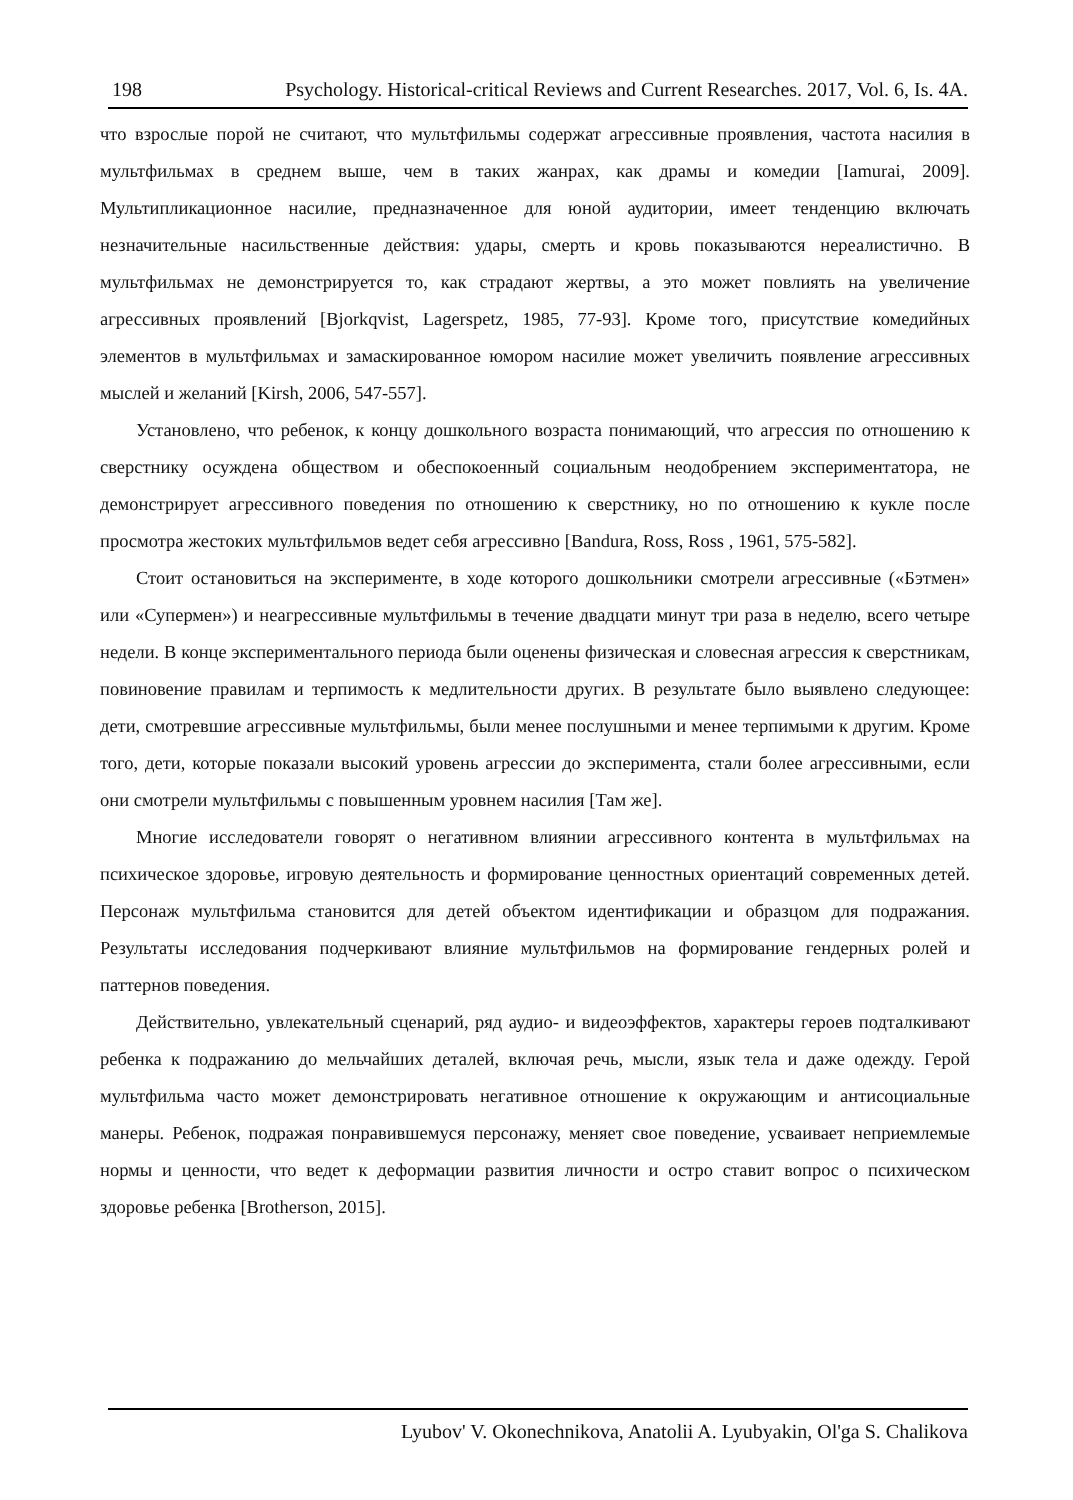198 Psychology. Historical-critical Reviews and Current Researches. 2017, Vol. 6, Is. 4A.
что взрослые порой не считают, что мультфильмы содержат агрессивные проявления, частота насилия в мультфильмах в среднем выше, чем в таких жанрах, как драмы и комедии [Iamurai, 2009]. Мультипликационное насилие, предназначенное для юной аудитории, имеет тенденцию включать незначительные насильственные действия: удары, смерть и кровь показываются нереалистично. В мультфильмах не демонстрируется то, как страдают жертвы, а это может повлиять на увеличение агрессивных проявлений [Bjorkqvist, Lagerspetz, 1985, 77-93]. Кроме того, присутствие комедийных элементов в мультфильмах и замаскированное юмором насилие может увеличить появление агрессивных мыслей и желаний [Kirsh, 2006, 547-557].
Установлено, что ребенок, к концу дошкольного возраста понимающий, что агрессия по отношению к сверстнику осуждена обществом и обеспокоенный социальным неодобрением экспериментатора, не демонстрирует агрессивного поведения по отношению к сверстнику, но по отношению к кукле после просмотра жестоких мультфильмов ведет себя агрессивно [Bandura, Ross, Ross , 1961, 575-582].
Стоит остановиться на эксперименте, в ходе которого дошкольники смотрели агрессивные («Бэтмен» или «Супермен») и неагрессивные мультфильмы в течение двадцати минут три раза в неделю, всего четыре недели. В конце экспериментального периода были оценены физическая и словесная агрессия к сверстникам, повиновение правилам и терпимость к медлительности других. В результате было выявлено следующее: дети, смотревшие агрессивные мультфильмы, были менее послушными и менее терпимыми к другим. Кроме того, дети, которые показали высокий уровень агрессии до эксперимента, стали более агрессивными, если они смотрели мультфильмы с повышенным уровнем насилия [Там же].
Многие исследователи говорят о негативном влиянии агрессивного контента в мультфильмах на психическое здоровье, игровую деятельность и формирование ценностных ориентаций современных детей. Персонаж мультфильма становится для детей объектом идентификации и образцом для подражания. Результаты исследования подчеркивают влияние мультфильмов на формирование гендерных ролей и паттернов поведения.
Действительно, увлекательный сценарий, ряд аудио- и видеоэффектов, характеры героев подталкивают ребенка к подражанию до мельчайших деталей, включая речь, мысли, язык тела и даже одежду. Герой мультфильма часто может демонстрировать негативное отношение к окружающим и антисоциальные манеры. Ребенок, подражая понравившемуся персонажу, меняет свое поведение, усваивает неприемлемые нормы и ценности, что ведет к деформации развития личности и остро ставит вопрос о психическом здоровье ребенка [Brotherson, 2015].
Lyubov' V. Okonechnikova, Anatolii A. Lyubyakin, Ol'ga S. Chalikova